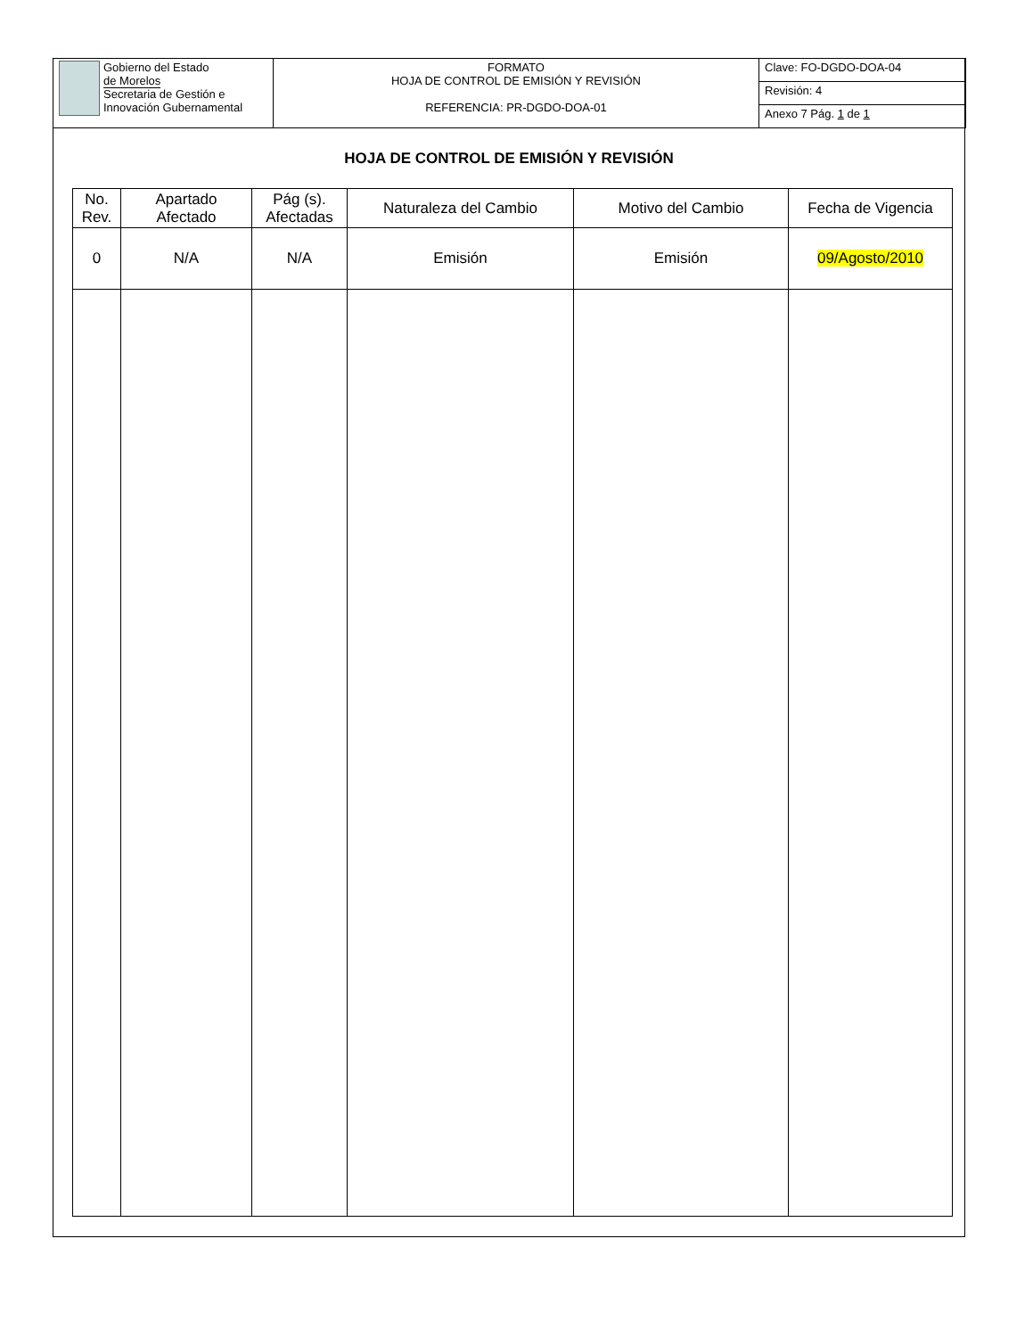| Gobierno del Estado de Morelos Secretaria de Gestión e Innovación Gubernamental | FORMATO HOJA DE CONTROL DE EMISIÓN Y REVISIÓN REFERENCIA: PR-DGDO-DOA-01 | Clave: FO-DGDO-DOA-04 |
| | | Revisión: 4 |
| | | Anexo 7 Pág. 1 de 1 |
HOJA DE CONTROL DE EMISIÓN Y REVISIÓN
| No. Rev. | Apartado Afectado | Pág (s). Afectadas | Naturaleza del Cambio | Motivo del Cambio | Fecha de Vigencia |
| --- | --- | --- | --- | --- | --- |
| 0 | N/A | N/A | Emisión | Emisión | 09/Agosto/2010 |